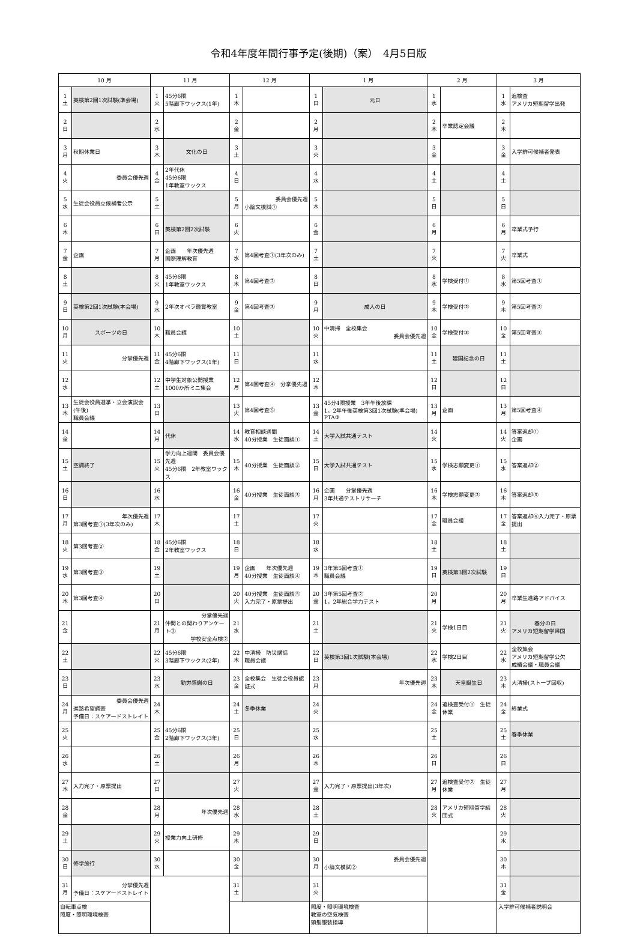令和4年度年間行事予定(後期)（案）　4月5日版
| 10 月 | | 11 月 | | 12 月 | | 1 月 | | 2 月 | | 3 月 | |
| --- | --- | --- | --- | --- | --- | --- | --- | --- | --- | --- | --- |
| 1 土 | 英検第2回1次試験(準会場) | 1 火 | 45分6限 5階廊下ワックス(1年) | 1 木 | | 1 日 | 元日 | 1 水 | | 1 水 | 追検査 アメリカ短期留学出発 |
| 2 日 | | 2 水 | | 2 金 | | 2 月 | | 2 木 | 卒業認定会議 | 2 木 | |
| 3 月 | 秋期休業日 | 3 木 | 文化の日 | 3 土 | | 3 火 | | 3 金 | | 3 金 | 入学許可候補者発表 |
| 4 火 | 委員会優先週 | 4 金 | 2年代休 45分6限 1年教室ワックス | 4 日 | | 4 水 | | 4 土 | | 4 土 | |
| 5 水 | 生徒会役員立候補者公示 | 5 土 | | 5 月 | 委員会優先週 小論文模試① | 5 木 | | 5 日 | | 5 日 | |
| 6 木 | | 6 日 | 英検第2回2次試験 | 6 火 | | 6 金 | | 6 月 | | 6 月 | 卒業式予行 |
| 7 金 | 企画 | 7 月 | 企画 年次優先週 国際理解教育 | 7 水 | 第4回考査①(3年次のみ) | 7 土 | | 7 火 | | 7 火 | 卒業式 |
| 8 土 | | 8 火 | 45分6限 1年教室ワックス | 8 木 | 第4回考査② | 8 日 | | 8 水 | 学検受付① | 8 水 | 第5回考査① |
| 9 日 | 英検第2回1次試験(本会場) | 9 水 | 2年次オペラ鑑賞教室 | 9 金 | 第4回考査③ | 9 月 | 成人の日 | 9 木 | 学検受付② | 9 木 | 第5回考査② |
| 10 月 | スポーツの日 | 10 木 | 職員会議 | 10 土 | | 10 火 | 中清掃 全校集会 委員会優先週 | 10 金 | 学検受付③ | 10 金 | 第5回考査③ |
| 11 火 | 分掌優先週 | 11 金 | 45分6限 4階廊下ワックス(1年) | 11 日 | | 11 水 | | 11 土 | 建国記念の日 | 11 土 | |
| 12 水 | | 12 土 | 中学生対象公開授業 1000か所ミニ集会 | 12 月 | 第4回考査④ 分掌優先週 | 12 木 | | 12 日 | | 12 日 | |
| 13 木 | 生徒会役員選挙・立会演説会(午後) 職員会議 | 13 日 | | 13 火 | 第4回考査⑤ | 13 金 | 45分4限授業 3年午後放課 1，2年午後英検第3回1次試験(準会場) PTA③ | 13 月 | 企画 | 13 月 | 第5回考査④ |
| 14 金 | | 14 月 | 代休 | 14 水 | 教育相談週間 40分授業 生徒面談① | 14 土 | 大学入試共通テスト | 14 火 | | 14 火 | 答案返却① 企画 |
| 15 土 | 空調終了 | 15 火 | 学力向上週間 委員会優先週 45分6限 2年教室ワックス | 15 木 | 40分授業 生徒面談② | 15 日 | 大学入試共通テスト | 15 水 | 学検志願変更① | 15 水 | 答案返却② |
| 16 日 | | 16 水 | | 16 金 | 40分授業 生徒面談③ | 16 月 | 企画 分掌優先週 3年共通テストリサーチ | 16 木 | 学検志願変更② | 16 木 | 答案返却③ |
| 17 月 | 年次優先週 第3回考査①(3年次のみ) | 17 木 | | 17 土 | | 17 火 | | 17 金 | 職員会議 | 17 金 | 答案返却④入力完了・原票提出 |
| 18 火 | 第3回考査② | 18 金 | 45分6限 2年教室ワックス | 18 日 | | 18 水 | | 18 土 | | 18 土 | |
| 19 水 | 第3回考査③ | 19 土 | | 19 月 | 企画 年次優先週 40分授業 生徒面談④ | 19 木 | 3年第5回考査① 職員会議 | 19 日 | 英検第3回2次試験 | 19 日 | |
| 20 木 | 第3回考査④ | 20 日 | | 20 火 | 40分授業 生徒面談⑤ 入力完了・原票提出 | 20 金 | 3年第5回考査② 1，2年総合学力テスト | 20 月 | | 20 月 | 卒業生進路アドバイス |
| 21 金 | | 21 月 | 分掌優先週 仲間との関わりアンケート② 学校安全点検② | 21 水 | | 21 土 | | 21 火 | 学検1日目 | 21 火 | 春分の日 アメリカ短期留学帰国 |
| 22 土 | | 22 火 | 45分6限 3階廊下ワックス(2年) | 22 木 | 中清掃 防災講話 職員会議 | 22 日 | 英検第3回1次試験(本会場) | 22 水 | 学検2日目 | 22 水 | 全校集会 アメリカ短期留学公欠 成績会議・職員会議 |
| 23 日 | | 23 水 | 勤労感謝の日 | 23 金 | 全校集会 生徒会役員認証式 | 23 月 | 年次優先週 | 23 木 | 天皇誕生日 | 23 木 | 大清掃(ストーブ回収) |
| 24 月 | 委員会優先週 進路希望調査 予備日：スケアードストレイト | 24 木 | | 24 土 | 冬季休業 | 24 火 | | 24 金 | 追検査受付① 生徒休業 | 24 金 | 終業式 |
| 25 火 | | 25 金 | 45分6限 2階廊下ワックス(3年) | 25 日 | | 25 水 | | 25 土 | | 25 土 | 春季休業 |
| 26 水 | | 26 土 | | 26 月 | | 26 木 | | 26 日 | | 26 日 | |
| 27 木 | 入力完了・原票提出 | 27 日 | | 27 火 | | 27 金 | 入力完了・原票提出(3年次) | 27 月 | 追検査受付② 生徒休業 | 27 月 | |
| 28 金 | | 28 月 | 年次優先週 | 28 水 | | 28 土 | | 28 火 | アメリカ短期留学結団式 | 28 火 | |
| 29 土 | | 29 火 | 授業力向上研修 | 29 木 | | 29 日 | | | | 29 水 | |
| 30 日 | 修学旅行 | 30 水 | | 30 金 | | 30 月 | 委員会優先週 小論文模試② | | | 30 木 | |
| 31 月 | 分掌優先週 予備日：スケアードストレイト | | | 31 土 | | 31 火 | | | | 31 金 | |
| 自転車点検 照度・照明環境検査 | | | | | | 照度・照明環境検査 教室の空気検査 頭髪服装指導 | | | | 入学許可候補者説明会 | |